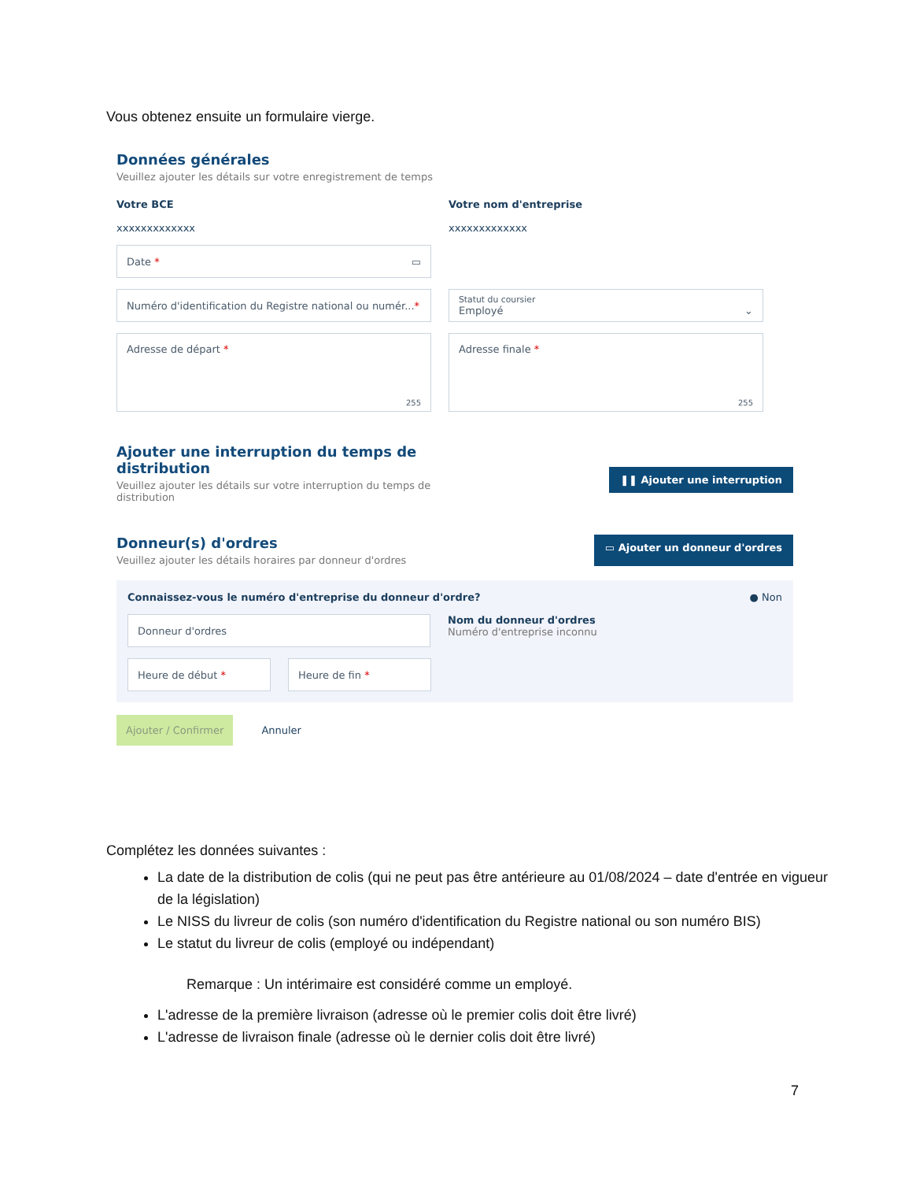Vous obtenez ensuite un formulaire vierge.
Données générales
Veuillez ajouter les détails sur votre enregistrement de temps
Votre BCE
xxxxxxxxxxxxx
Votre nom d'entreprise
xxxxxxxxxxxxx
Date * ▭
Numéro d'identification du Registre national ou numér... *
Statut du coursier
Employé ⌄
Adresse de départ * 255
Adresse finale * 255
Ajouter une interruption du temps de
distribution
Veuillez ajouter les détails sur votre interruption du temps de
distribution
❚❚ Ajouter une interruption
Donneur(s) d'ordres
Veuillez ajouter les détails horaires par donneur d'ordres
▭ Ajouter un donneur d'ordres
Connaissez-vous le numéro d'entreprise du donneur d'ordre? ● Non
Donneur d'ordres
Nom du donneur d'ordres
Numéro d'entreprise inconnu
Heure de début * Heure de fin *
Ajouter / Confirmer Annuler
Complétez les données suivantes :
La date de la distribution de colis (qui ne peut pas être antérieure au 01/08/2024 – date d'entrée en vigueur de la législation)
Le NISS du livreur de colis (son numéro d'identification du Registre national ou son numéro BIS)
Le statut du livreur de colis (employé ou indépendant)
Remarque : Un intérimaire est considéré comme un employé.
L'adresse de la première livraison (adresse où le premier colis doit être livré)
L'adresse de livraison finale (adresse où le dernier colis doit être livré)
7